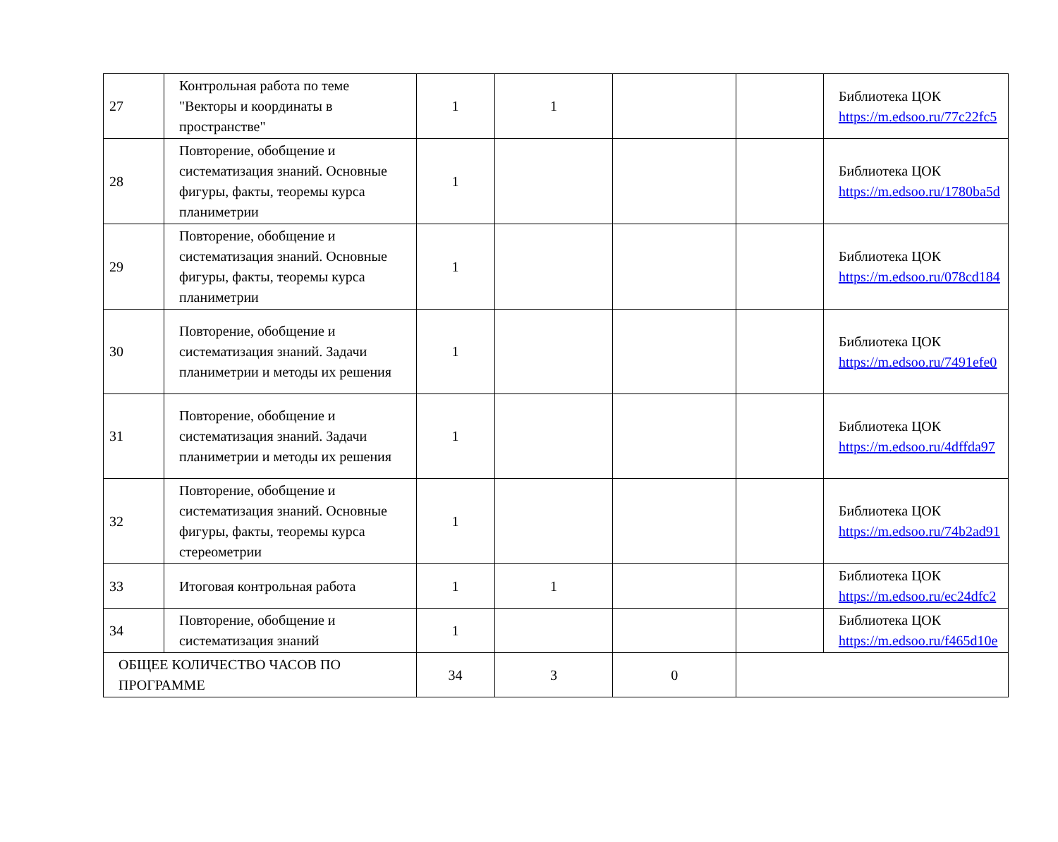| 27 | Контрольная работа по теме "Векторы и координаты в пространстве" | 1 | 1 | | | Библиотека ЦОК https://m.edsoo.ru/77c22fc5 |
| 28 | Повторение, обобщение и систематизация знаний. Основные фигуры, факты, теоремы курса планиметрии | 1 | | | | Библиотека ЦОК https://m.edsoo.ru/1780ba5d |
| 29 | Повторение, обобщение и систематизация знаний. Основные фигуры, факты, теоремы курса планиметрии | 1 | | | | Библиотека ЦОК https://m.edsoo.ru/078cd184 |
| 30 | Повторение, обобщение и систематизация знаний. Задачи планиметрии и методы их решения | 1 | | | | Библиотека ЦОК https://m.edsoo.ru/7491efe0 |
| 31 | Повторение, обобщение и систематизация знаний. Задачи планиметрии и методы их решения | 1 | | | | Библиотека ЦОК https://m.edsoo.ru/4dffda97 |
| 32 | Повторение, обобщение и систематизация знаний. Основные фигуры, факты, теоремы курса стереометрии | 1 | | | | Библиотека ЦОК https://m.edsoo.ru/74b2ad91 |
| 33 | Итоговая контрольная работа | 1 | 1 | | | Библиотека ЦОК https://m.edsoo.ru/ec24dfc2 |
| 34 | Повторение, обобщение и систематизация знаний | 1 | | | | Библиотека ЦОК https://m.edsoo.ru/f465d10e |
| ОБЩЕЕ КОЛИЧЕСТВО ЧАСОВ ПО ПРОГРАММЕ | | 34 | 3 | 0 | | |